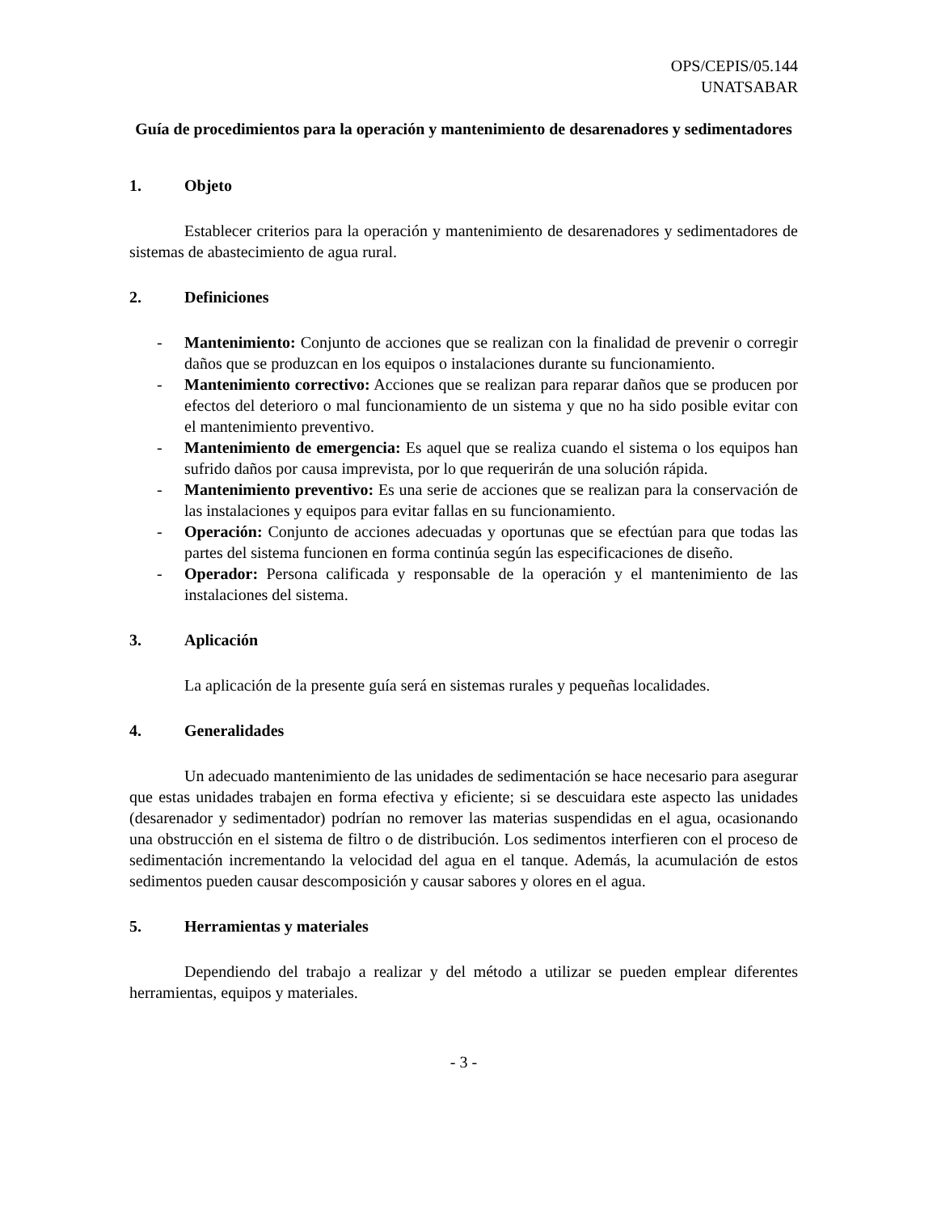OPS/CEPIS/05.144
UNATSABAR
Guía de procedimientos para la operación y mantenimiento de desarenadores y sedimentadores
1. Objeto
Establecer criterios para la operación y mantenimiento de desarenadores y sedimentadores de sistemas de abastecimiento de agua rural.
2. Definiciones
- Mantenimiento: Conjunto de acciones que se realizan con la finalidad de prevenir o corregir daños que se produzcan en los equipos o instalaciones durante su funcionamiento.
- Mantenimiento correctivo: Acciones que se realizan para reparar daños que se producen por efectos del deterioro o mal funcionamiento de un sistema y que no ha sido posible evitar con el mantenimiento preventivo.
- Mantenimiento de emergencia: Es aquel que se realiza cuando el sistema o los equipos han sufrido daños por causa imprevista, por lo que requerirán de una solución rápida.
- Mantenimiento preventivo: Es una serie de acciones que se realizan para la conservación de las instalaciones y equipos para evitar fallas en su funcionamiento.
- Operación: Conjunto de acciones adecuadas y oportunas que se efectúan para que todas las partes del sistema funcionen en forma continúa según las especificaciones de diseño.
- Operador: Persona calificada y responsable de la operación y el mantenimiento de las instalaciones del sistema.
3. Aplicación
La aplicación de la presente guía será en sistemas rurales y pequeñas localidades.
4. Generalidades
Un adecuado mantenimiento de las unidades de sedimentación se hace necesario para asegurar que estas unidades trabajen en forma efectiva y eficiente; si se descuidara este aspecto las unidades (desarenador y sedimentador) podrían no remover las materias suspendidas en el agua, ocasionando una obstrucción en el sistema de filtro o de distribución. Los sedimentos interfieren con el proceso de sedimentación incrementando la velocidad del agua en el tanque. Además, la acumulación de estos sedimentos pueden causar descomposición y causar sabores y olores en el agua.
5. Herramientas y materiales
Dependiendo del trabajo a realizar y del método a utilizar se pueden emplear diferentes herramientas, equipos y materiales.
- 3 -